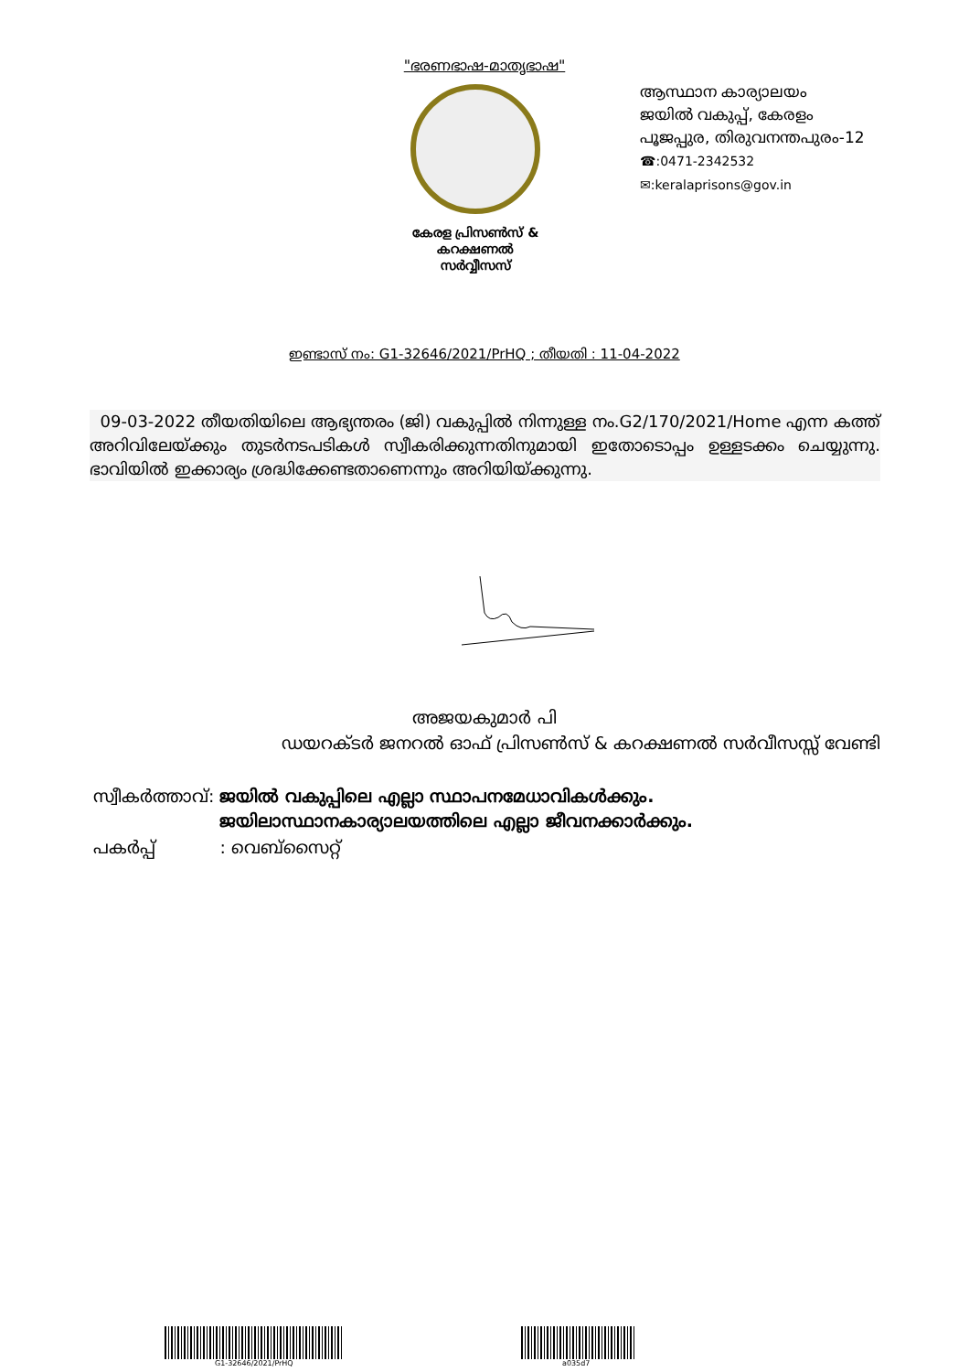"ഭരണഭാഷ-മാതൃഭാഷ"
കേരള പ്രിസൺസ് &
കറക്ഷണൽ സർവ്വീസസ്
ആസ്ഥാന കാര്യാലയം
ജയിൽ വകുപ്പ്, കേരളം
പൂജപ്പുര, തിരുവനന്തപുരം-12
☎:0471-2342532
✉:keralaprisons@gov.in
ഇണ്ടാസ് നം: G1-32646/2021/PrHQ ; തീയതി : 11-04-2022
09-03-2022 തീയതിയിലെ ആഭ്യന്തരം (ജി) വകുപ്പിൽ നിന്നുള്ള നം.G2/170/2021/Home എന്ന കത്ത് അറിവിലേയ്ക്കും തുടർനടപടികൾ സ്വീകരിക്കുന്നതിനുമായി ഇതോടൊപ്പം ഉള്ളടക്കം ചെയ്യുന്നു. ഭാവിയിൽ ഇക്കാര്യം ശ്രദ്ധിക്കേണ്ടതാണെന്നും അറിയിയ്ക്കുന്നു.
അജയകുമാർ പി
ഡയറക്ടർ ജനറൽ ഓഫ് പ്രിസൺസ് & കറക്ഷണൽ സർവീസസ്സ് വേണ്ടി
| സ്വീകർത്താവ്: | ജയിൽ വകുപ്പിലെ എല്ലാ സ്ഥാപനമേധാവികൾക്കും. ജയിലാസ്ഥാനകാര്യാലയത്തിലെ എല്ലാ ജീവനക്കാർക്കും. |
| പകർപ്പ് | : വെബ്സൈറ്റ് |
G1-32646/2021/PrHQ a035d7